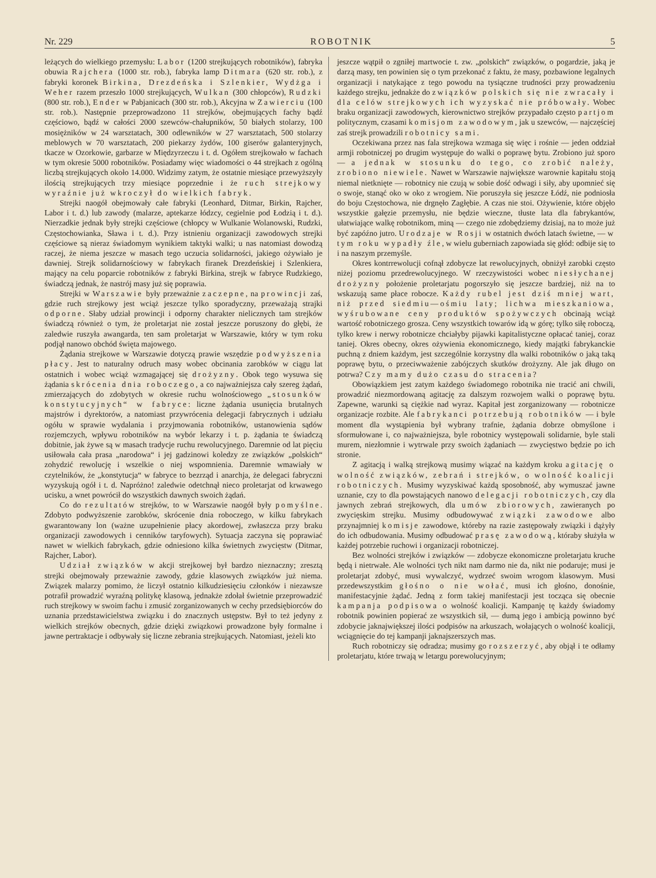Nr. 229 ROBOTNIK 5
leżących do wielkiego przemysłu: Labor (1200 strejkujących robotników), fabryka obuwia Rajchera (1000 str. rob.), fabryka lamp Ditmara (620 str. rob.), z fabryki koronek Birkina, Drezdeńska i Szlenkier, Wydżga i Weher razem przeszło 1000 strejkujących, Wulkan (300 chłopców), Rudzki (800 str. rob.), Ender w Pabjanicach (300 str. rob.), Akcyjna w Zawierciu (100 str. rob.). Następnie przeprowadzono 11 strejków, obejmujących fachy bądź częściowo, bądź w całości 2000 szewców-chałupników, 50 białych stolarzy, 100 mosiężników w 24 warsztatach, 300 odlewników w 27 warsztatach, 500 stolarzy meblowych w 70 warsztatach, 200 piekarzy żydów, 100 giserów galanteryjnych, tkacze w Ozorkowie, garbarze w Międzyrzeczu i t. d. Ogółem strejkowało w fachach w tym okresie 5000 robotników. Posiadamy więc wiadomości o 44 strejkach z ogólną liczbą strejkujących około 14.000. Widzimy zatym, że ostatnie miesiące przewyższyły ilością strejkujących trzy miesiące poprzednie i że ruch strejkowy wyraźnie już wkroczył do wielkich fabryk.
Strejki naogół obejmowały całe fabryki (Leonhard, Ditmar, Birkin, Rajcher, Labor i t. d.) lub zawody (malarze, aptekarze łódzcy, cegielnie pod Łodzią i t. d.). Nierzadkie jednak były strejki częściowe (chłopcy w Wulkanie Wolanowski, Rudzki, Częstochowianka, Sława i t. d.). Przy istnieniu organizacji zawodowych strejki częściowe są nieraz świadomym wynikiem taktyki walki; u nas natomiast dowodzą raczej, że niema jeszcze w masach tego uczucia solidarności, jakiego ożywiało je dawniej. Strejk solidarnościowy w fabrykach firanek Drezdeńskiej i Szlenkiera, mający na celu poparcie robotników z fabryki Birkina, strejk w fabryce Rudzkiego, świadczą jednak, że nastrój masy już się poprawia.
Strejki w Warszawie były przeważnie zaczepne, na prowincji zaś, gdzie ruch strejkowy jest wciąż jeszcze tylko sporadyczny, przeważają strajki odporne. Słaby udział prowincji i odporny charakter nielicznych tam strejków świadczą również o tym, że proletarjat nie został jeszcze poruszony do głębi, że zaledwie ruszyła awangarda, ten sam proletarjat w Warszawie, który w tym roku podjął nanowo obchód święta majowego.
Żądania strejkowe w Warszawie dotyczą prawie wszędzie podwyższenia płacy. Jest to naturalny odruch masy wobec obcinania zarobków w ciągu lat ostatnich i wobec wciąż wzmagającej się drożyzny. Obok tego wysuwa się żądania skrócenia dnia roboczego, a co najważniejsza cały szereg żądań, zmierzających do zdobytych w okresie ruchu wolnościowego „stosunków konstytucyjnych“ w fabryce: liczne żądania usunięcia brutalnych majstrów i dyrektorów, a natomiast przywrócenia delegacji fabrycznych i udziału ogółu w sprawie wydalania i przyjmowania robotników, ustanowienia sądów rozjemczych, wpływu robotników na wybór lekarzy i t. p. żądania te świadczą dobitnie, jak żywe są w masach tradycje ruchu rewolucyjnego. Daremnie od lat pięciu usiłowała cała prasa „narodowa“ i jej gadzinowi koledzy ze związków „polskich“ zohydzić rewolucję i wszelkie o niej wspomnienia. Daremnie wmawiały w czytelników, że „konstytucja“ w fabryce to bezrząd i anarchja, że delegaci fabryczni wyzyskują ogół i t. d. Napróżno! zaledwie odetchnął nieco proletarjat od krwawego ucisku, a wnet powrócił do wszystkich dawnych swoich żądań.
Co do rezultatów strejków, to w Warszawie naogół były pomyślne. Zdobyto podwyższenie zarobków, skrócenie dnia roboczego, w kilku fabrykach gwarantowany lon (ważne uzupełnienie płacy akordowej, zwłaszcza przy braku organizacji zawodowych i cenników taryfowych). Sytuacja zaczyna się poprawiać nawet w wielkich fabrykach, gdzie odniesiono kilka świetnych zwycięstw (Ditmar, Rajcher, Labor).
Udział związków w akcji strejkowej był bardzo nieznaczny; zresztą strejki obejmowały przeważnie zawody, gdzie klasowych związków już niema. Związek malarzy pomimo, że liczył ostatnio kilkudziesięciu członków i niezawsze potrafił prowadzić wyraźną politykę klasową, jednakże zdołał świetnie przeprowadzić ruch strejkowy w swoim fachu i zmusić zorganizowanych w cechy przedsiębiorców do uznania przedstawicielstwa związku i do znacznych ustępstw. Był to też jedyny z wielkich strejków obecnych, gdzie dzięki związkowi prowadzone były formalne i jawne pertraktacje i odbywały się liczne zebrania strejkujących. Natomiast, jeżeli kto
jeszcze wątpił o zgniłej martwocie t. zw. „polskich“ związków, o pogardzie, jaką je darzą masy, ten powinien się o tym przekonać z faktu, że masy, pozbawione legalnych organizacji i natykające z tego powodu na tysiączne trudności przy prowadzeniu każdego strejku, jednakże do związków polskich się nie zwracały i dla celów strejkowych ich wyzyskać nie próbowały. Wobec braku organizacji zawodowych, kierownictwo strejków przypadało często partjom politycznym, czasami komisjom zawodowym, jak u szewców, — najczęściej zaś strejk prowadzili robotnicy sami.
Oczekiwana przez nas fala strejkowa wzmaga się więc i rośnie — jeden oddział armji robotniczej po drugim występuje do walki o poprawę bytu. Zrobiono już sporo — a jednak w stosunku do tego, co zrobić należy, zrobiono niewiele. Nawet w Warszawie największe warownie kapitału stoją niemal nietknięte — robotnicy nie czują w sobie dość odwagi i siły, aby upomnieć się o swoje, stanąć oko w oko z wrogiem. Nie poruszyła się jeszcze Łódź, nie podniosła do boju Częstochowa, nie drgnęło Zagłębie. A czas nie stoi. Ożywienie, które objęło wszystkie gałęzie przemysłu, nie będzie wieczne, tłuste lata dla fabrykantów, ułatwiające walkę robotnikom, miną — czego nie zdobędziemy dzisiaj, na to może już być zapóźno jutro. Urodzaje w Rosji w ostatnich dwóch latach świetne, — w tym roku wypadły źle, w wielu guberniach zapowiada się głód: odbije się to i na naszym przemyśle.
Okres kontrrewolucji cofnął zdobycze lat rewolucyjnych, obniżył zarobki często niżej poziomu przedrewolucyjnego. W rzeczywistości wobec niesłychanej drożyzny położenie proletarjatu pogorszyło się jeszcze bardziej, niż na to wskazują same płace robocze. Każdy rubel jest dziś mniej wart, niż przed siedmiu—ośmiu laty; lichwa mieszkaniowa, wyśrubowane ceny produktów spożywczych obcinają wciąż wartość robotniczego grosza. Ceny wszystkich towarów idą w górę; tylko siłę roboczą, tylko krew i nerwy robotnicze chciałyby pijawki kapitalistyczne opłacać taniej, coraz taniej. Okres obecny, okres ożywienia ekonomicznego, kiedy majątki fabrykanckie puchną z dniem każdym, jest szczególnie korzystny dla walki robotników o jaką taką poprawę bytu, o przeciwważenie zabójczych skutków drożyzny. Ale jak długo on potrwa? Czy mamy dużo czasu do stracenia?
Obowiązkiem jest zatym każdego świadomego robotnika nie tracić ani chwili, prowadzić niezmordowaną agitację za dalszym rozwojem walki o poprawę bytu. Zapewne, warunki są ciężkie nad wyraz. Kapitał jest zorganizowany — robotnicze organizacje rozbite. Ale fabrykanci potrzebują robotników — i byle moment dla wystąpienia był wybrany trafnie, żądania dobrze obmyślone i sformułowane i, co najważniejsza, byle robotnicy występowali solidarnie, byle stali murem, niezłomnie i wytrwale przy swoich żądaniach — zwycięstwo będzie po ich stronie.
Z agitacją i walką strejkową musimy wiązać na każdym kroku agitację o wolność związków, zebrań i strejków, o wolność koalicji robotniczych. Musimy wyzyskiwać każdą sposobność, aby wymuszać jawne uznanie, czy to dla powstających nanowo delegacji robotniczych, czy dla jawnych zebrań strejkowych, dla umów zbiorowych, zawieranych po zwycięskim strejku. Musimy odbudowywać związki zawodowe albo przynajmniej komisje zawodowe, któreby na razie zastępowały związki i dążyły do ich odbudowania. Musimy odbudować prasę zawodową, któraby służyła w każdej potrzebie ruchowi i organizacji robotniczej.
Bez wolności strejków i związków — zdobycze ekonomiczne proletarjatu kruche będą i nietrwałe. Ale wolności tych nikt nam darmo nie da, nikt nie podaruje; musi je proletarjat zdobyć, musi wywalczyć, wydrzeć swoim wrogom klasowym. Musi przedewszystkim głośno o nie wołać, musi ich głośno, donośnie, manifestacyjnie żądać. Jedną z form takiej manifestacji jest tocząca się obecnie kampanja podpisowa o wolność koalicji. Kampanję tę każdy świadomy robotnik powinien popierać ze wszystkich sił, — dumą jego i ambicją powinno być zdobycie jaknajwiększej ilości podpisów na arkuszach, wołających o wolność koalicji, wciągnięcie do tej kampanji jaknajszerszych mas.
Ruch robotniczy się odradza; musimy go rozszerzyć, aby objął i te odłamy proletarjatu, które trwają w letargu porewolucyjnym;